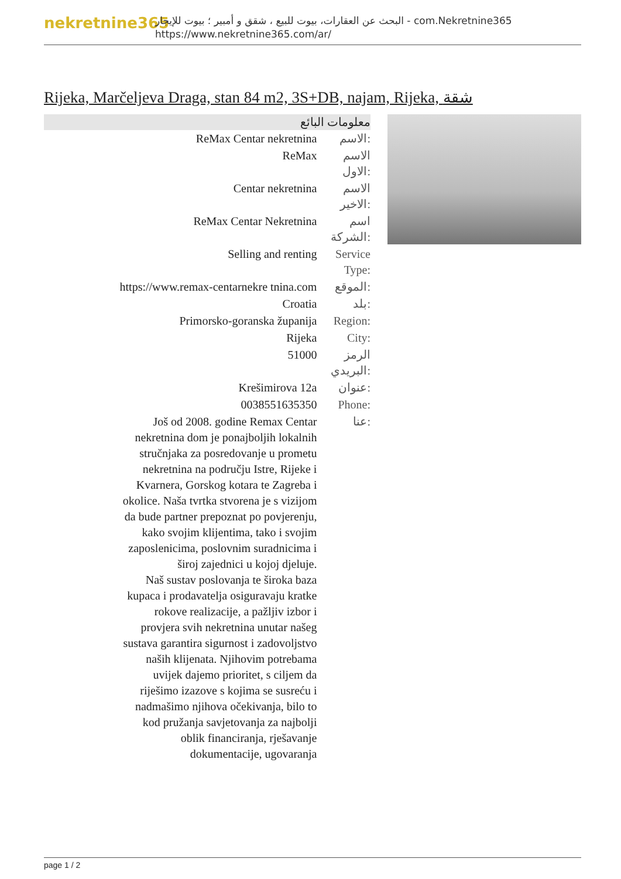nekretnine365
البحث عن العقارات، بيوت للبيع ، شقق و أمبير ؛ بيوت للإيجار - com.Nekretnine365
https://www.nekretnine365.com/ar/
Rijeka, Marčeljeva Draga, stan 84 m2, 3S+DB, najam, Rijeka, شقة
معلومات البائع
| ReMax Centar nekretnina | الاسم: |
| ReMax | الاسم الاول: |
| Centar nekretnina | الاسم الاخير: |
| ReMax Centar Nekretnina | اسم الشركة: |
| Selling and renting | Service Type: |
| https://www.remax-centarnekre tnina.com | الموقع: |
| Croatia | بلد: |
| Primorsko-goranska županija | Region: |
| Rijeka | City: |
| 51000 | الرمز البريدي: |
| Krešimirova 12a | عنوان: |
| 0038551635350 | Phone: |
| Još od 2008. godine Remax Centar nekretnina dom je ponajboljih lokalnih stručnjaka za posredovanje u prometu nekretnina na području Istre, Rijeke i Kvarnera, Gorskog kotara te Zagreba i okolice. Naša tvrtka stvorena je s vizijom da bude partner prepoznat po povjerenju, kako svojim klijentima, tako i svojim zaposlenicima, poslovnim suradnicima i široj zajednici u kojoj djeluje. Naš sustav poslovanja te široka baza kupaca i prodavatelja osiguravaju kratke rokove realizacije, a pažljiv izbor i provjera svih nekretnina unutar našeg sustava garantira sigurnost i zadovoljstvo naših klijenata. Njihovim potrebama uvijek dajemo prioritet, s ciljem da riješimo izazove s kojima se susreću i nadmašimo njihova očekivanja, bilo to kod pružanja savjetovanja za najbolji oblik financiranja, rješavanje dokumentacije, ugovaranja | عنا: |
page 1 / 2